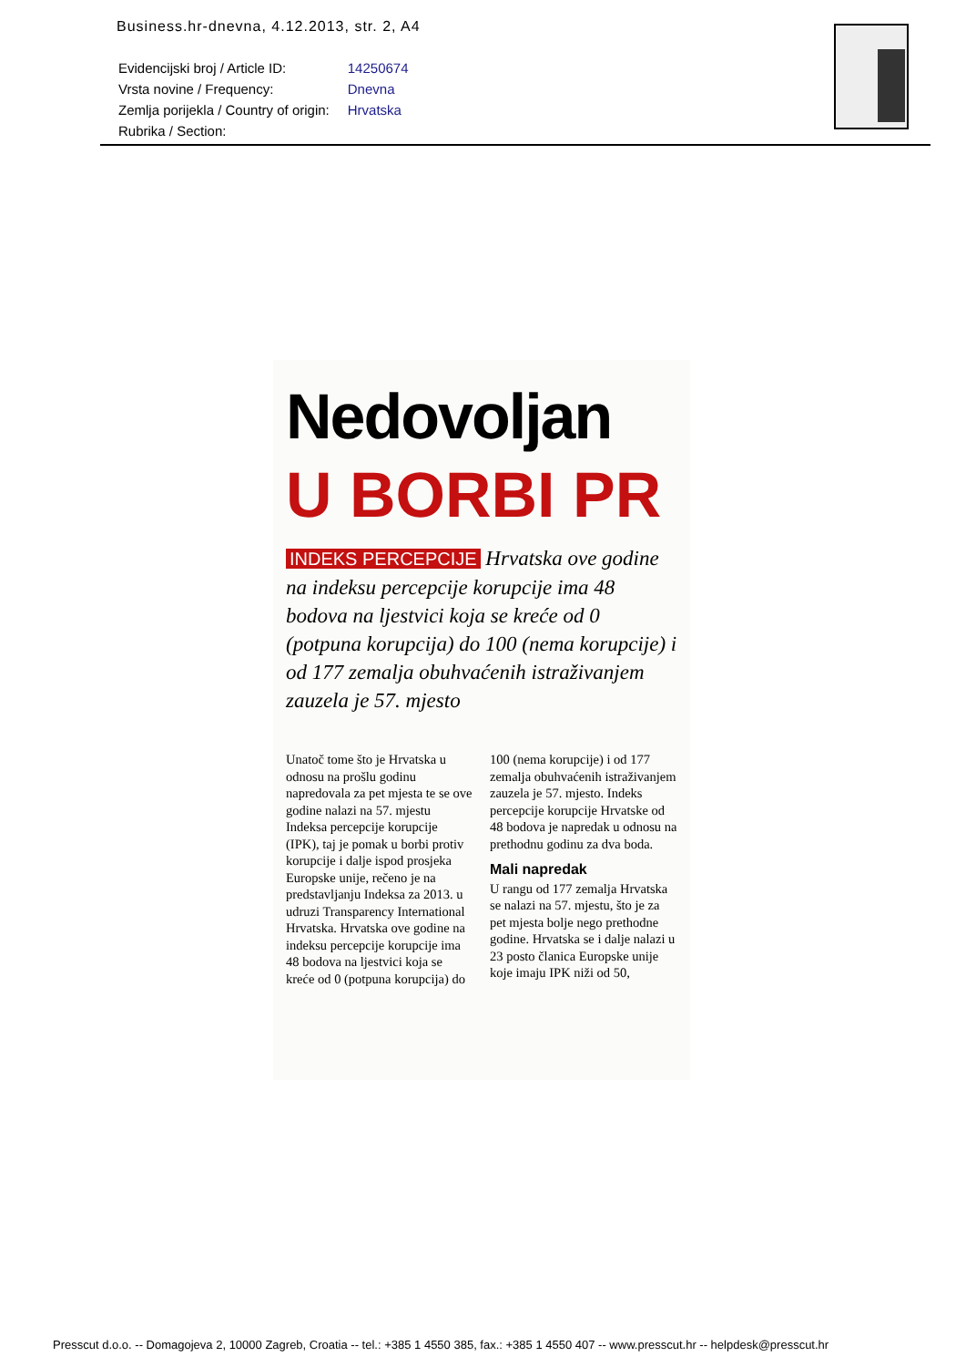Business.hr-dnevna, 4.12.2013, str. 2, A4
| Evidencijski broj / Article ID: | 14250674 |
| Vrsta novine / Frequency: | Dnevna |
| Zemlja porijekla / Country of origin: | Hrvatska |
| Rubrika / Section: | |
Nedovoljan
U BORBI PR
INDEKS PERCEPCIJE Hrvatska ove godine na indeksu percepcije korupcije ima 48 bodova na ljestvici koja se kreće od 0 (potpuna korupcija) do 100 (nema korupcije) i od 177 zemalja obuhvaćenih istraživanjem zauzela je 57. mjesto
Unatoč tome što je Hrvatska u odnosu na prošlu godinu napredovala za pet mjesta te se ove godine nalazi na 57. mjestu Indeksa percepcije korupcije (IPK), taj je pomak u borbi protiv korupcije i dalje ispod prosjeka Europske unije, rečeno je na predstavljanju Indeksa za 2013. u udruzi Transparency International Hrvatska. Hrvatska ove godine na indeksu percepcije korupcije ima 48 bodova na ljestvici koja se kreće od 0 (potpuna korupcija) do 100 (nema korupcije) i od 177 zemalja obuhvaćenih istraživanjem zauzela je 57. mjesto. Indeks percepcije korupcije Hrvatske od 48 bodova je napredak u odnosu na prethodnu godinu za dva boda.
Mali napredak
U rangu od 177 zemalja Hrvatska se nalazi na 57. mjestu, što je za pet mjesta bolje nego prethodne godine. Hrvatska se i dalje nalazi u 23 posto članica Europske unije koje imaju IPK niži od 50,
Presscut d.o.o. -- Domagojeva 2, 10000 Zagreb, Croatia -- tel.: +385 1 4550 385, fax.: +385 1 4550 407 -- www.presscut.hr -- helpdesk@presscut.hr